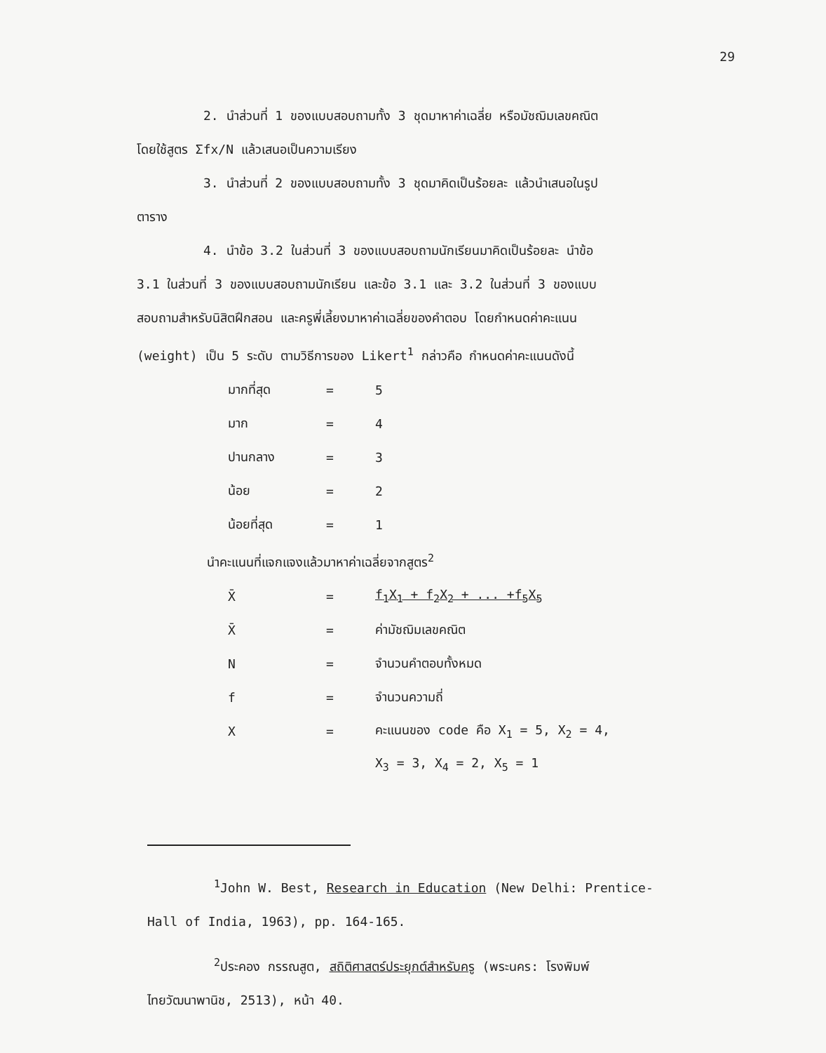29
2. นำส่วนที่ 1 ของแบบสอบถามทั้ง 3 ชุดมาหาค่าเฉลี่ย หรือมัชฌิมเลขคณิต
โดยใช้สูตร Σfx/N แล้วเสนอเป็นความเรียง
3. นำส่วนที่ 2 ของแบบสอบถามทั้ง 3 ชุดมาคิดเป็นร้อยละ แล้วนำเสนอในรูป
ตาราง
4. นำข้อ 3.2 ในส่วนที่ 3 ของแบบสอบถามนักเรียนมาคิดเป็นร้อยละ นำข้อ
3.1 ในส่วนที่ 3 ของแบบสอบถามนักเรียน และข้อ 3.1 และ 3.2 ในส่วนที่ 3 ของแบบ
สอบถามสำหรับนิสิตฝึกสอน และครูพี่เลี้ยงมาหาค่าเฉลี่ยของคำตอบ โดยกำหนดค่าคะแนน
(weight) เป็น 5 ระดับ ตามวิธีการของ Likert<sup>1</sup> กล่าวคือ กำหนดค่าคะแนนดังนี้
| มากที่สุด | = | 5 |
| มาก | = | 4 |
| ปานกลาง | = | 3 |
| น้อย | = | 2 |
| น้อยที่สุด | = | 1 |
นำคะแนนที่แจกแจงแล้วมาหาค่าเฉลี่ยจากสูตร<sup>2</sup>
| X̄ | = | f<sub>1</sub>X<sub>1</sub> + f<sub>2</sub>X<sub>2</sub> + ... +f<sub>5</sub>X<sub>5</sub> |
| X̄ | = | ค่ามัชฌิมเลขคณิต |
| N | = | จำนวนคำตอบทั้งหมด |
| f | = | จำนวนความถี่ |
| X | = | คะแนนของ code คือ X<sub>1</sub> = 5, X<sub>2</sub> = 4, |
| | | X<sub>3</sub> = 3, X<sub>4</sub> = 2, X<sub>5</sub> = 1 |
<sup>1</sup> John W. Best, Research in Education (New Delhi: Prentice-
Hall of India, 1963), pp. 164-165.
<sup>2</sup> ประคอง กรรณสูต, สถิติศาสตร์ประยุกต์สำหรับครู (พระนคร: โรงพิมพ์
ไทยวัฒนาพานิช, 2513), หน้า 40.